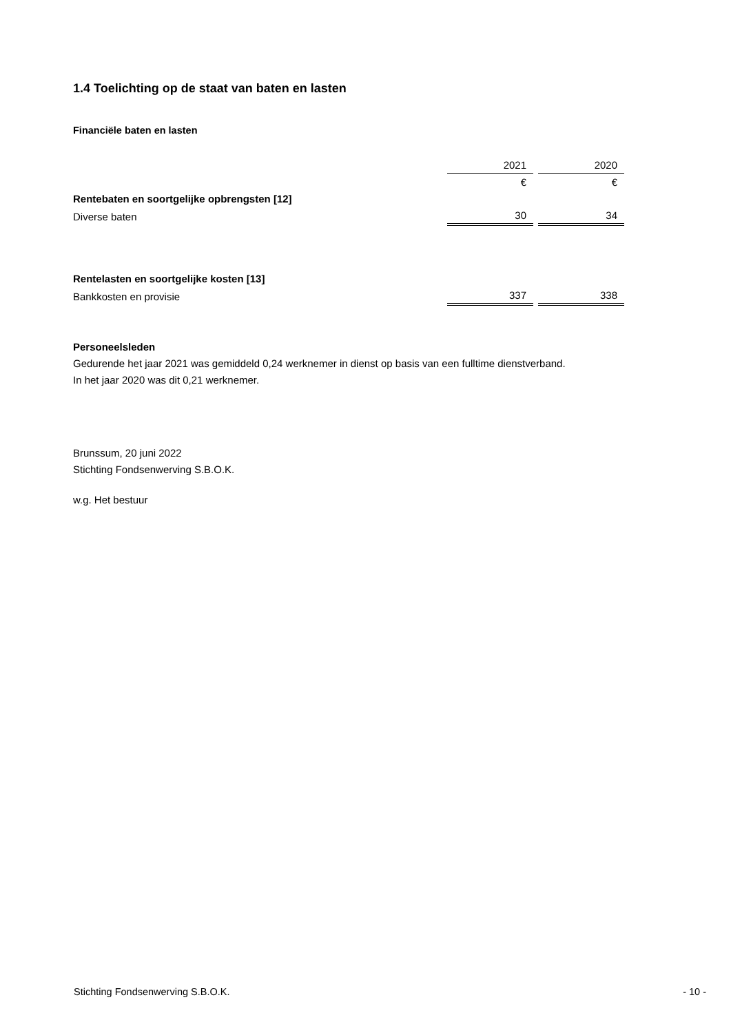1.4 Toelichting op de staat van baten en lasten
Financiële baten en lasten
| | 2021 | | 2020 |
| | € | | € |
| Rentebaten en soortgelijke opbrengsten [12] | | | |
| Diverse baten | 30 | | 34 |
| Rentelasten en soortgelijke kosten [13] | | | |
| Bankkosten en provisie | 337 | | 338 |
Personeelsleden
Gedurende het jaar 2021 was gemiddeld 0,24 werknemer in dienst op basis van een fulltime dienstverband.
In het jaar 2020 was dit 0,21 werknemer.
Brunssum, 20 juni 2022
Stichting Fondsenwerving S.B.O.K.
w.g. Het bestuur
Stichting Fondsenwerving S.B.O.K. - 10 -